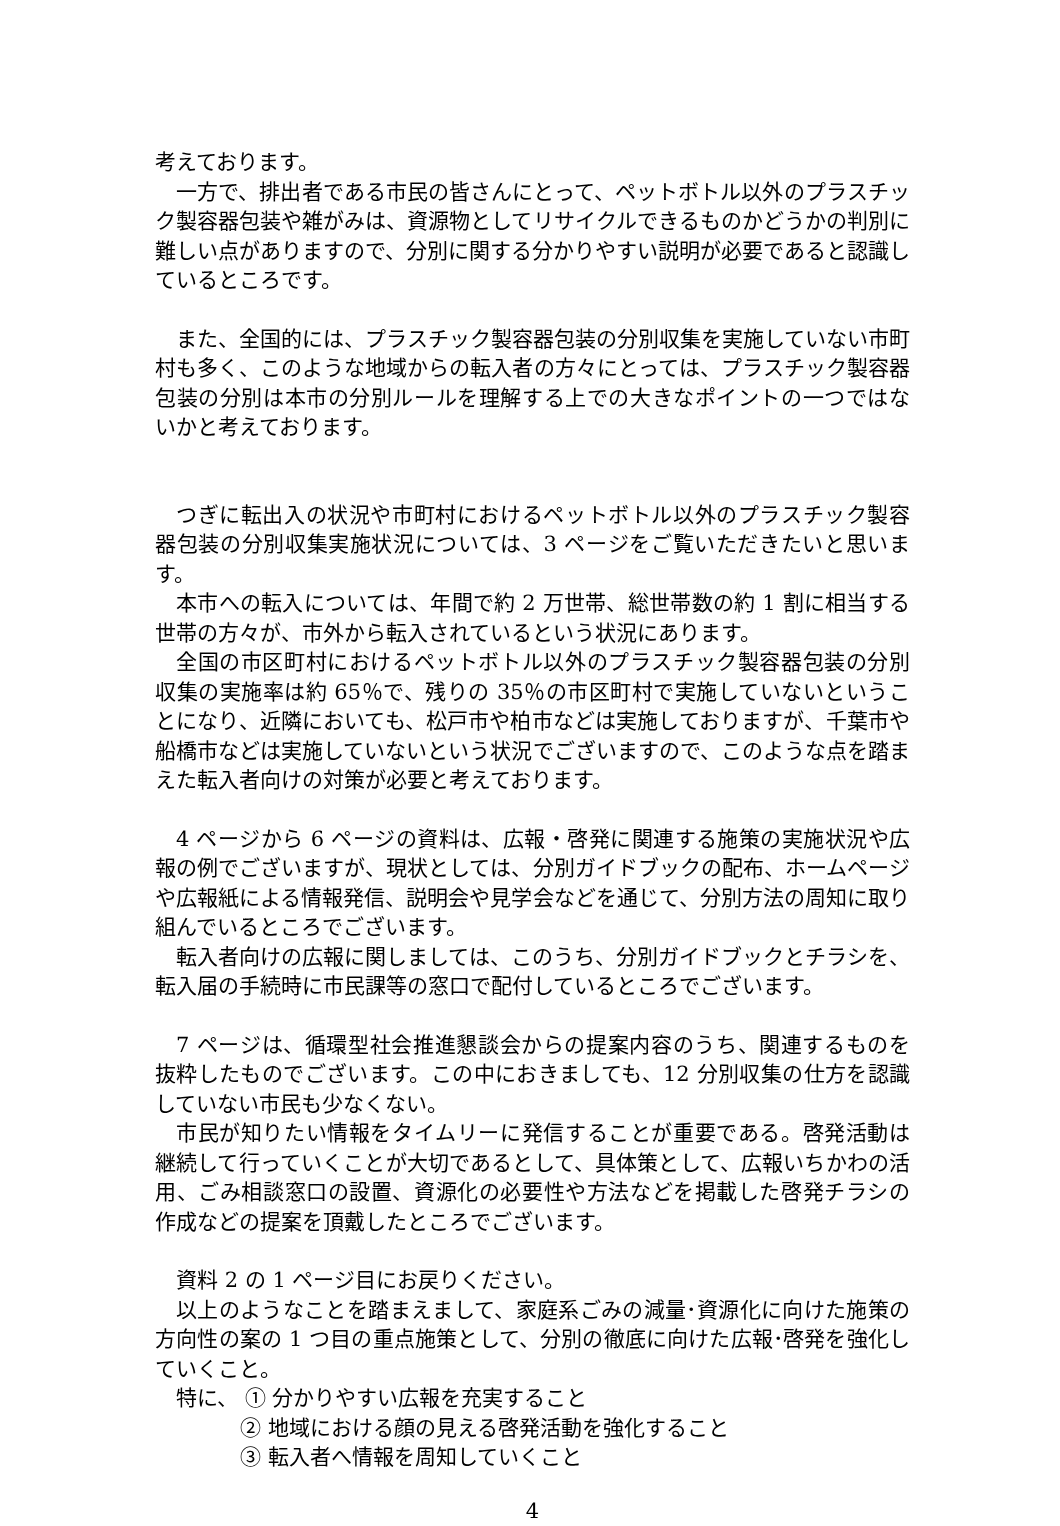考えております。
一方で、排出者である市民の皆さんにとって、ペットボトル以外のプラスチック製容器包装や雑がみは、資源物としてリサイクルできるものかどうかの判別に難しい点がありますので、分別に関する分かりやすい説明が必要であると認識しているところです。
また、全国的には、プラスチック製容器包装の分別収集を実施していない市町村も多く、このような地域からの転入者の方々にとっては、プラスチック製容器包装の分別は本市の分別ルールを理解する上での大きなポイントの一つではないかと考えております。
つぎに転出入の状況や市町村におけるペットボトル以外のプラスチック製容器包装の分別収集実施状況については、3 ページをご覧いただきたいと思います。
本市への転入については、年間で約 2 万世帯、総世帯数の約 1 割に相当する世帯の方々が、市外から転入されているという状況にあります。
全国の市区町村におけるペットボトル以外のプラスチック製容器包装の分別収集の実施率は約 65％で、残りの 35％の市区町村で実施していないということになり、近隣においても、松戸市や柏市などは実施しておりますが、千葉市や船橋市などは実施していないという状況でございますので、このような点を踏まえた転入者向けの対策が必要と考えております。
4 ページから 6 ページの資料は、広報・啓発に関連する施策の実施状況や広報の例でございますが、現状としては、分別ガイドブックの配布、ホームページや広報紙による情報発信、説明会や見学会などを通じて、分別方法の周知に取り組んでいるところでございます。
転入者向けの広報に関しましては、このうち、分別ガイドブックとチラシを、転入届の手続時に市民課等の窓口で配付しているところでございます。
7 ページは、循環型社会推進懇談会からの提案内容のうち、関連するものを抜粋したものでございます。この中におきましても、12 分別収集の仕方を認識していない市民も少なくない。
市民が知りたい情報をタイムリーに発信することが重要である。啓発活動は継続して行っていくことが大切であるとして、具体策として、広報いちかわの活用、ごみ相談窓口の設置、資源化の必要性や方法などを掲載した啓発チラシの作成などの提案を頂戴したところでございます。
資料 2 の 1 ページ目にお戻りください。
以上のようなことを踏まえまして、家庭系ごみの減量･資源化に向けた施策の方向性の案の 1 つ目の重点施策として、分別の徹底に向けた広報･啓発を強化していくこと。
特に、 ① 分かりやすい広報を充実すること
② 地域における顔の見える啓発活動を強化すること
③ 転入者へ情報を周知していくこと
4